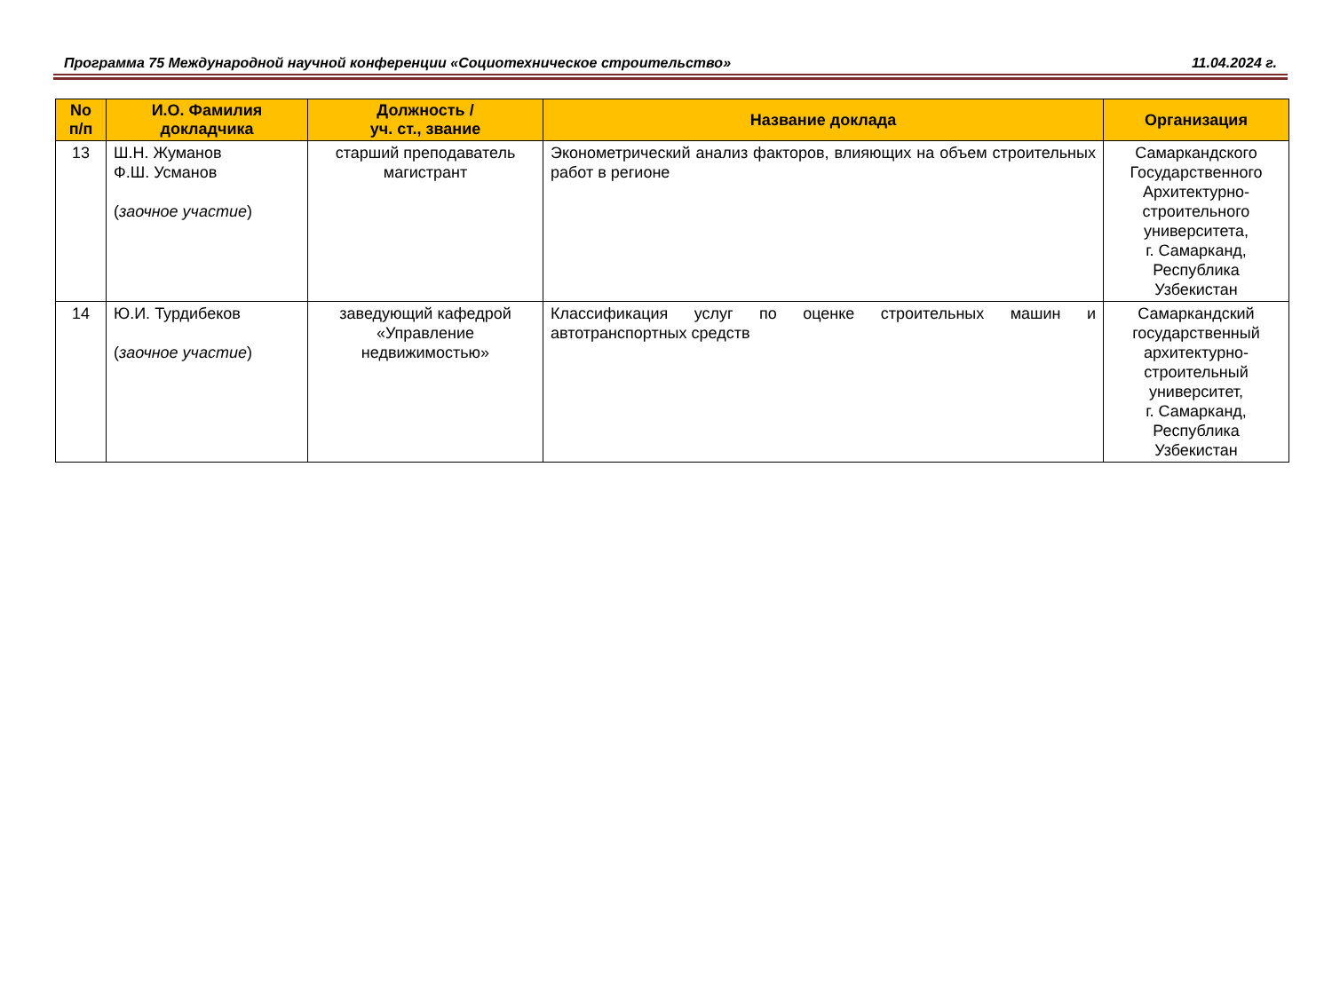Программа 75 Международной научной конференции «Социотехническое строительство» 11.04.2024 г.
| No п/п | И.О. Фамилия докладчика | Должность / уч. ст., звание | Название доклада | Организация |
| --- | --- | --- | --- | --- |
| 13 | Ш.Н. Жуманов Ф.Ш. Усманов ( заочное участие ) | старший преподаватель магистрант | Эконометрический анализ факторов, влияющих на объем строительных работ в регионе | Самаркандского Государственного Архитектурно-строительного университета, г. Самарканд, Республика Узбекистан |
| 14 | Ю.И. Турдибеков ( заочное участие ) | заведующий кафедрой «Управление недвижимостью» | Классификация услуг по оценке строительных машин и автотранспортных средств | Самаркандский государственный архитектурно-строительный университет, г. Самарканд, Республика Узбекистан |